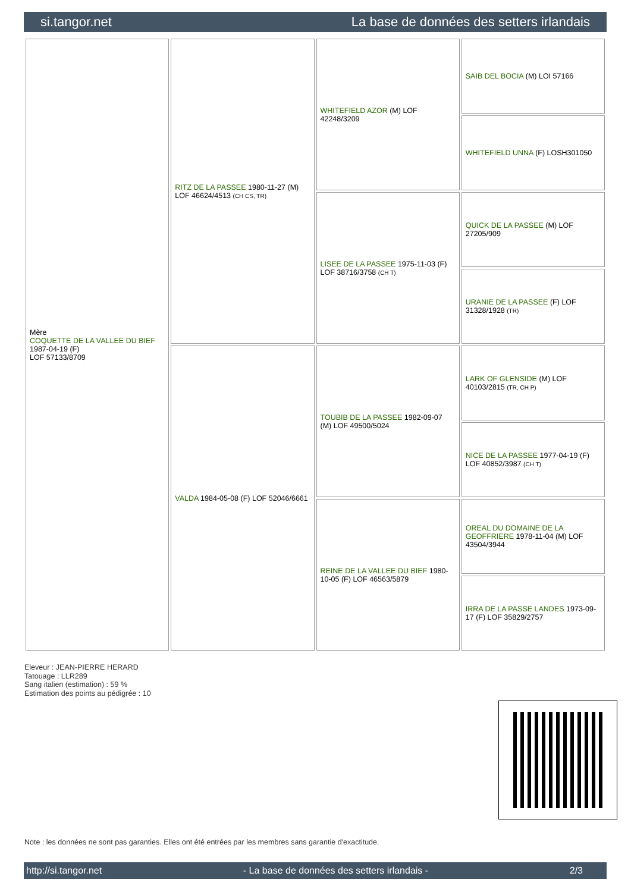si.tangor.net La base de données des setters irlandais
| Mère COQUETTE DE LA VALLEE DU BIEF 1987-04-19 (F) LOF 57133/8709 | RITZ DE LA PASSEE 1980-11-27 (M) LOF 46624/4513 (CH CS, TR) | WHITEFIELD AZOR (M) LOF 42248/3209 | SAIB DEL BOCIA (M) LOI 57166 |
| | | | WHITEFIELD UNNA (F) LOSH301050 |
| | | LISEE DE LA PASSEE 1975-11-03 (F) LOF 38716/3758 (CH T) | QUICK DE LA PASSEE (M) LOF 27205/909 |
| | | | URANIE DE LA PASSEE (F) LOF 31328/1928 (TR) |
| | VALDA 1984-05-08 (F) LOF 52046/6661 | TOUBIB DE LA PASSEE 1982-09-07 (M) LOF 49500/5024 | LARK OF GLENSIDE (M) LOF 40103/2815 (TR, CH P) |
| | | | NICE DE LA PASSEE 1977-04-19 (F) LOF 40852/3987 (CH T) |
| | | REINE DE LA VALLEE DU BIEF 1980-10-05 (F) LOF 46563/5879 | OREAL DU DOMAINE DE LA GEOFFRIERE 1978-11-04 (M) LOF 43504/3944 |
| | | | IRRA DE LA PASSE LANDES 1973-09-17 (F) LOF 35829/2757 |
Eleveur : JEAN-PIERRE HERARD
Tatouage : LLR289
Sang italien (estimation) : 59 %
Estimation des points au pédigrée : 10
Note : les données ne sont pas garanties. Elles ont été entrées par les membres sans garantie d'exactitude.
http://si.tangor.net - La base de données des setters irlandais - 2/3